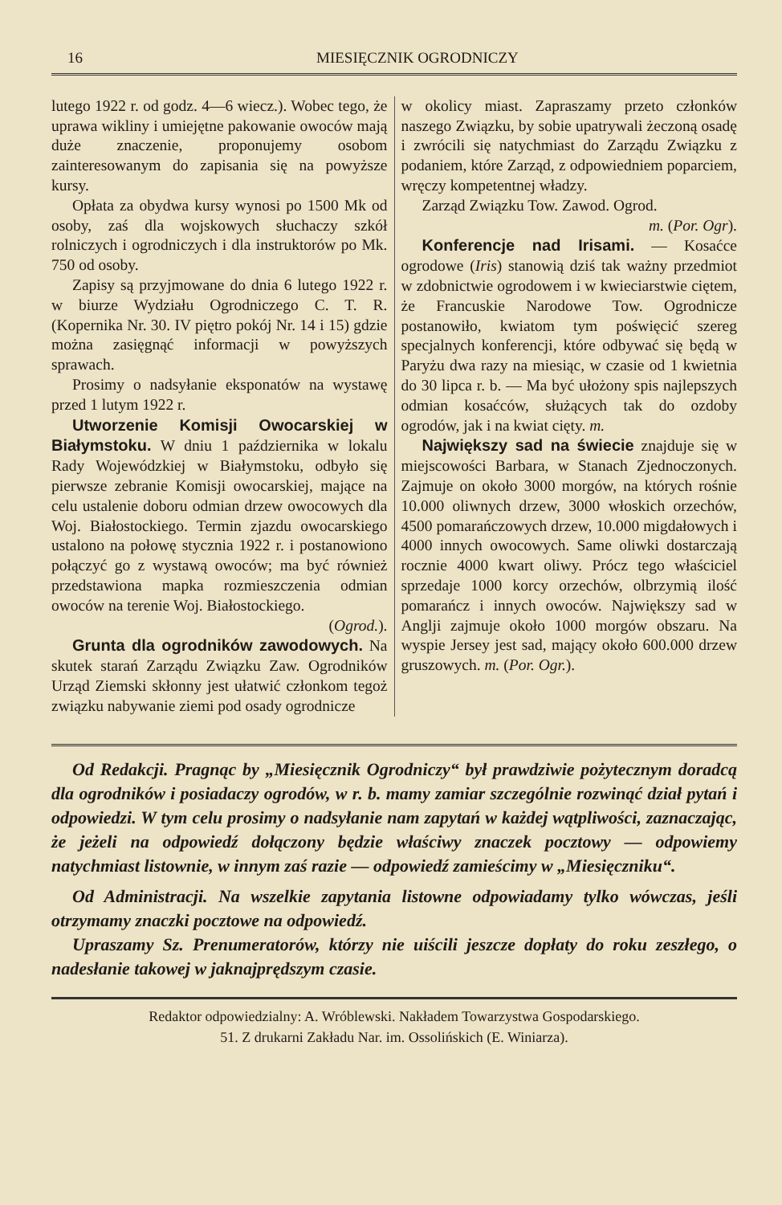16 MIESIĘCZNIK OGRODNICZY
lutego 1922 r. od godz. 4—6 wiecz.). Wobec tego, że uprawa wikliny i umiejętne pakowanie owoców mają duże znaczenie, proponujemy osobom zainteresowanym do zapisania się na powyższe kursy.
Opłata za obydwa kursy wynosi po 1500 Mk od osoby, zaś dla wojskowych słuchaczy szkół rolniczych i ogrodniczych i dla instruktorów po Mk. 750 od osoby.
Zapisy są przyjmowane do dnia 6 lutego 1922 r. w biurze Wydziału Ogrodniczego C. T. R. (Kopernika Nr. 30. IV piętro pokój Nr. 14 i 15) gdzie można zasięgnąć informacji w powyższych sprawach.
Prosimy o nadsyłanie eksponatów na wystawę przed 1 lutym 1922 r.
Utworzenie Komisji Owocarskiej w Białymstoku. W dniu 1 października w lokalu Rady Wojewódzkiej w Białymstoku, odbyło się pierwsze zebranie Komisji owocarskiej, mające na celu ustalenie doboru odmian drzew owocowych dla Woj. Białostockiego. Termin zjazdu owocarskiego ustalono na połowę stycznia 1922 r. i postanowiono połączyć go z wystawą owoców; ma być również przedstawiona mapka rozmieszczenia odmian owoców na terenie Woj. Białostockiego.
(Ogrod.).
Grunta dla ogrodników zawodowych. Na skutek starań Zarządu Związku Zaw. Ogrodników Urząd Ziemski skłonny jest ułatwić członkom tegoż związku nabywanie ziemi pod osady ogrodnicze
w okolicy miast. Zapraszamy przeto członków naszego Związku, by sobie upatrywali żeczoną osadę i zwrócili się natychmiast do Zarządu Związku z podaniem, które Zarząd, z odpowiedniem poparciem, wręczy kompetentnej władzy.
Zarząd Związku Tow. Zawod. Ogrod.
m. (Por. Ogr).
Konferencje nad Irisami. — Kosaćce ogrodowe (Iris) stanowią dziś tak ważny przedmiot w zdobnictwie ogrodowem i w kwieciarstwie ciętem, że Francuskie Narodowe Tow. Ogrodnicze postanowiło, kwiatom tym poświęcić szereg specjalnych konferencji, które odbywać się będą w Paryżu dwa razy na miesiąc, w czasie od 1 kwietnia do 30 lipca r. b. — Ma być ułożony spis najlepszych odmian kosaćców, służących tak do ozdoby ogrodów, jak i na kwiat cięty. m.
Największy sad na świecie znajduje się w miejscowości Barbara, w Stanach Zjednoczonych. Zajmuje on około 3000 morgów, na których rośnie 10.000 oliwnych drzew, 3000 włoskich orzechów, 4500 pomarańczowych drzew, 10.000 migdałowych i 4000 innych owocowych. Same oliwki dostarczają rocznie 4000 kwart oliwy. Prócz tego właściciel sprzedaje 1000 korcy orzechów, olbrzymią ilość pomarańcz i innych owoców. Największy sad w Anglji zajmuje około 1000 morgów obszaru. Na wyspie Jersey jest sad, mający około 600.000 drzew gruszowych. m. (Por. Ogr.).
Od Redakcji. Pragnąc by „Miesięcznik Ogrodniczy“ był prawdziwie pożytecznym doradcą dla ogrodników i posiadaczy ogrodów, w r. b. mamy zamiar szczególnie rozwinąć dział pytań i odpowiedzi. W tym celu prosimy o nadsyłanie nam zapytań w każdej wątpliwości, zaznaczając, że jeżeli na odpowiedź dołączony będzie właściwy znaczek pocztowy — odpowiemy natychmiast listownie, w innym zaś razie — odpowiedź zamieścimy w „Miesięczniku“.
Od Administracji. Na wszelkie zapytania listowne odpowiadamy tylko wówczas, jeśli otrzymamy znaczki pocztowe na odpowiedź.
Upraszamy Sz. Prenumeratorów, którzy nie uiścili jeszcze dopłaty do roku zeszłego, o nadesłanie takowej w jaknajprędszym czasie.
Redaktor odpowiedzialny: A. Wróblewski. Nakładem Towarzystwa Gospodarskiego.
51. Z drukarni Zakładu Nar. im. Ossolińskich (E. Winiarza).